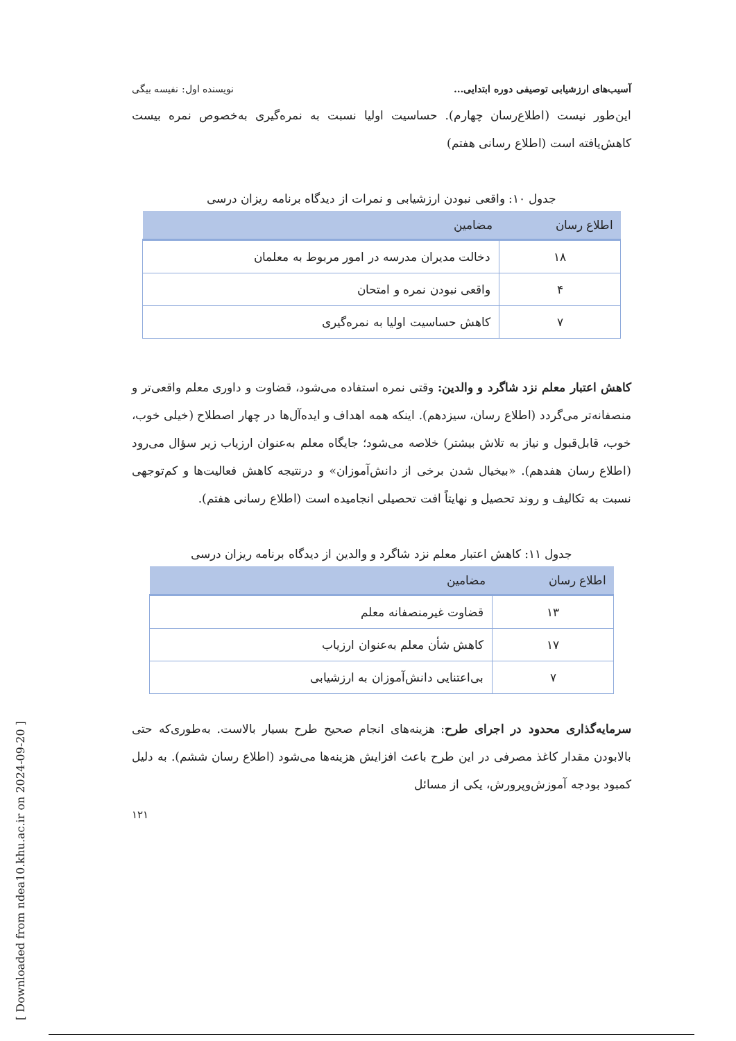آسیب‌های ارزشیابی توصیفی دوره ابتدایی... نویسنده اول: نفیسه بیگی
این‌طور نیست (اطلاع‌رسان چهارم). حساسیت اولیا نسبت به نمره‌گیری به‌خصوص نمره بیست کاهش‌یافته است (اطلاع رسانی هفتم)
جدول ۱۰: واقعی نبودن ارزشیابی و نمرات از دیدگاه برنامه ریزان درسی
| اطلاع رسان | مضامین |
| --- | --- |
| ۱۸ | دخالت مدیران مدرسه در امور مربوط به معلمان |
| ۴ | واقعی نبودن نمره و امتحان |
| ۷ | کاهش حساسیت اولیا به نمره‌گیری |
کاهش اعتبار معلم نزد شاگرد و والدین: وقتی نمره استفاده می‌شود، قضاوت و داوری معلم واقعی‌تر و منصفانه‌تر می‌گردد (اطلاع رسان، سیزدهم). اینکه همه اهداف و ایده‌آل‌ها در چهار اصطلاح (خیلی خوب، خوب، قابل‌قبول و نیاز به تلاش بیشتر) خلاصه می‌شود؛ جایگاه معلم به‌عنوان ارزیاب زیر سؤال می‌رود (اطلاع رسان هفدهم). «بیخیال شدن برخی از دانش‌آموزان» و درنتیجه کاهش فعالیت‌ها و کم‌توجهی نسبت به تکالیف و روند تحصیل و نهایتاً افت تحصیلی انجامیده است (اطلاع رسانی هفتم).
جدول ۱۱: کاهش اعتبار معلم نزد شاگرد و والدین از دیدگاه برنامه ریزان درسی
| اطلاع رسان | مضامین |
| --- | --- |
| ۱۳ | قضاوت غیرمنصفانه معلم |
| ۱۷ | کاهش شأن معلم به‌عنوان ارزیاب |
| ۷ | بی‌اعتنایی دانش‌آموزان به ارزشیابی |
سرمایه‌گذاری محدود در اجرای طرح: هزینه‌های انجام صحیح طرح بسیار بالاست. به‌طوری‌که حتی بالابودن مقدار کاغذ مصرفی در این طرح باعث افزایش هزینه‌ها می‌شود (اطلاع رسان ششم). به دلیل کمبود بودجه آموزش‌وپرورش، یکی از مسائل
۱۲۱
[ Downloaded from ndea10.khu.ac.ir on 2024-09-20 ]